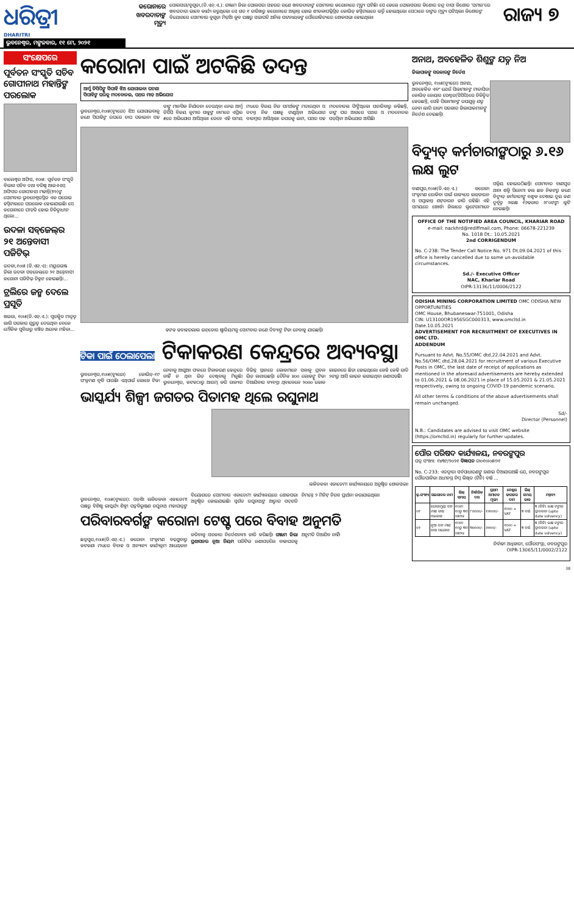ଧରିତ୍ରୀ
DHARITRI
ଭୁବନେଶ୍ୱର, ମଙ୍ଗଳବାର, ୧୧ ମେ, ୨୦୨୧
କରୋନାରେ ଖବରଦାତାଙ୍କ ମୃତ୍ୟୁ
ପୋଲସରା/ବୁଗୁଡ଼ା,(ଡି.ଏନ୍.ଏ.): ଗଞ୍ଜାମ ଜିଲା ପୋଲସରା ସହରର ଜଣେ ଖବରଦାତାଙ୍କ ସୋମବାର କରୋନାରେ ମୃତ୍ୟୁ ଘଟିଛି। ସେ ହେଲେ ପୋଲସରାର କିଶୋର ଚନ୍ଦ୍ର ଦାସ। କିଶୋର 'ସମାଜ'ରେ ଖବରଦାତା ଭାବେ କାର୍ଯ୍ୟ କରୁଥିଲେ। ସେ ଗତ ୧ ତାରିଖରୁ କରୋନାରେ ଆକ୍ରାନ୍ତ ହୋଇ ଶୀତଳାପଲ୍ଲିସ୍ଥିତ କୋଭିଡ୍ ହସ୍ପିଟାଲରେ ଭର୍ତ୍ତି ହୋଇଥିଲେ। ସେଠାରେ ତାଙ୍କର ମୃତ୍ୟୁ ଘଟିଥିଲା। କିଶୋରଙ୍କ ବିୟୋଗରେ ସୋମବାର ବୁଗୁଡ଼ା ମିଡ଼ିଆ କ୍ଲବ ପକ୍ଷରୁ ସଭାପତି ଅନିଲ ପଟ୍ଟନାୟକଙ୍କ ପୌରୋହିତ୍ୟରେ ଶୋକସଭା ହୋଇଥିଲା।
ରାଜ୍ୟ ୭
ସଂକ୍ଷେପରେ
ପୂର୍ବତନ ସଂସ୍କୃତି ସଚିବ ଗୋପୀନାଥ ମହାନ୍ତିଙ୍କ ପରଲୋକ
ବାଲେଶ୍ୱର ଅଫିସ, ୧୦।୫: ପୂର୍ବତନ ସଂସ୍କୃତି ବିଭାଗ ସଚିବ ତଥା ବରିଷ୍ଠ ଆଇଏଏସ୍ ଅଫିସର ଗୋପୀନାଥ ମହାନ୍ତି(୭୨)ଙ୍କ ସୋମବାର ଭୁବନେଶ୍ୱରସ୍ଥିତ ଏକ ଘରୋଇ ହସ୍ପିଟାଲରେ ପରଲୋକ ହୋଇଯାଇଛି। ସେ କରୋନାରେ ପୀଡ଼ିତ ହୋଇ ଚିକିତ୍ସାଧୀନ ଥିଲେ।...
ଉଦଳା ସବ୍‌ଜେଲ୍‌ର ୨୧ ଅନ୍ତେବାସୀ ପଜିଟିଭ୍
ଉଦଳା,୧୦।୫ (ଡି.ଏନ୍.ଏ): ମୟୂରଭଞ୍ଜ ଜିଲା ଉଦଳା ସବ୍‌ଜେଲ୍‌ରେ ୨୧ ଅନ୍ତେବାସୀ କରୋନା ପଜିଟିଭ୍ ଚିହ୍ନଟ ହୋଇଛନ୍ତି।...
ଟ୍ରଲିରେ ଜନ୍ମ ଦେଲେ ପ୍ରସୂତି
ଖଇରା, ୧୦।୫(ଡି.ଏନ୍.ଏ.): ସୁରକ୍ଷିତ ମାତୃତ୍ୱ ଲାଗି ସରକାର ଗୁରୁତ୍ୱ ଦେଉଥିବା ବେଳେ ମୌଳିକ ସୁବିଧାରୁ ବଞ୍ଚିତ ଅନେକ ମହିଳା...
କରୋନା ପାଇଁ ଅଟକିଛି ତଦନ୍ତ
ଆର୍ମ୍ଡ ଡିସିପିଙ୍କୁ ସିପାହି ଝିଅ ଯୋଗାଇବା ଘଟଣା
ସିପାହିଙ୍କ ଘରକୁ ମଦବୋତଲ, ପଥର ମାଡ଼ ଅଭିଯୋଗ
ଭୁବନେଶ୍ୱର,୧୦।୫(ବ୍ୟୁରୋ) ଝିଅ ଯୋଗାଇବାକୁ ଜଣେ ସିପାହିଙ୍କ ଉପରେ ଚାପ ପକାଇବା ସହ ତାଙ୍କୁ ମାନସିକ ନିର୍ଯାତନା ଦେଉଥିବା ନେଇ ଆର୍ମ୍ଡ ଡିସିପି ବିଜୟ କୁମାର ସାହୁଙ୍କ ନାମରେ ଏପ୍ରିଲ ୫ରେ ଅଭିଯୋଗ ଆସିଥିଲା। ତେବେ ଏହି ସମୟ ମଧ୍ୟରେ ବିଜୟ ନିଜ ସମର୍ଥକଙ୍କୁ ମଡାଉଥିବା ଓ ତଦନ୍ତ ନିଜ ପକ୍ଷକୁ ଟାଣୁଥିବା ଅଭିଯୋଗ ବାରମ୍ବାର ଆସିଥିଲା। ଉପରକୁ ଇଟା, ପଥର ସହ ମଦବୋତଲ ଫିଙ୍ଗିଥିଲେ। ପଚାରିବାରୁ କହିଛନ୍ତି, ତାଙ୍କ ଘର ଆଗରେ ପଥର ଓ ମଦବୋତଲ ପଡ଼ିଥିବା ଅଭିଯୋଗ ଆସିଛି।
କଟକ ଜବାହରଲାଲ ଇନ୍‌ଡୋର ଷ୍ଟାଡିୟମକୁ ସୋମବାର ଜଣେ ଦିବ୍ୟାଙ୍ଗ ଟିକା ନେବାକୁ ଯାଉଛନ୍ତି।
ଟିକା ପାଇଁ ଠେଲାପେଲା ଟିକାକରଣ କେନ୍ଦ୍ରରେ ଅବ୍ୟବସ୍ଥା
ଭୁବନେଶ୍ୱର,୧୦।୫(ବ୍ୟୁରୋ) କୋଭିଡ୍-୧୯ ସଂକ୍ରମଣ ବୃଦ୍ଧି ପାଉଛି। ଏଥିପାଇଁ ଲୋକେ ଟିକା ନେବାକୁ ଆଗୁଆ। ଫଳରେ ଟିକାକରଣ କେନ୍ଦ୍ରରେ ନାହିଁ ନ ଥିବା ଭିଡ଼ ଦେଖିବାକୁ ମିଳୁଛି। ଭୁବନେଶ୍ୱର, କଟକଠାରୁ ଆରମ୍ଭ କରି ରାଜ୍ୟର ବିଭିନ୍ନ ସ୍ଥାନରେ ଲୋକମାନେ ସକାଳୁ ପ୍ରବଳ ଭିଡ଼ ଲଗାଉଛନ୍ତି। ଦୈନିକ ୪୦୦ ଲୋକଙ୍କୁ ଟିକା ଦିଆଯିବାର ବ୍ୟବସ୍ଥା ଥିବାବେଳେ ୨୦୦୦ ଲୋକ ଲାଇନରେ ଛିଡ଼ା ହୋଇଥିଲେ। କେହି କେହି ରାତି ୨ଟାରୁ ଆସି ଲାଇନ ଲଗାଇଥିବା ଜଣାପଡ଼ିଛି।
ଭାସ୍କର୍ଯ୍ୟ ଶିଳ୍ପୀ ଜଗତର ପିତାମହ ଥିଲେ ରଘୁନାଥ
ଲଳିତକଳା ଏକାଡେମୀ କାର୍ଯ୍ୟାଳୟରେ ଅନୁଷ୍ଠିତ ଶୋକସଭା।
ଭୁବନେଶ୍ୱର, ୧୦।୫(ବ୍ୟୁରୋ): ଓଡ଼ିଶା ଲଳିତକଳା ଏକାଡେମୀ ପକ୍ଷରୁ ବିଶିଷ୍ଟ ଭାସ୍କର୍ଯ୍ୟ ଶିଳ୍ପୀ ପଦ୍ମବିଭୂଷଣ ରଘୁନାଥ ମହାପାତ୍ରଙ୍କ ବିୟୋଗରେ ସୋମବାର ଏକାଡେମୀ କାର୍ଯ୍ୟାଳୟରେ ଶୋକସଭା ଅନୁଷ୍ଠିତ ହୋଇଯାଇଛି। ସ୍ୱର୍ଗତ ରଘୁନାଥଙ୍କ ଆତ୍ମାର ସଦ୍‌ଗତି ନିମନ୍ତେ ୨ ମିନିଟ୍ ନିରବ ପ୍ରାର୍ଥନା କରାଯାଇଥିଲା।
ପରିବାରବର୍ଗଙ୍କ କରୋନା ଟେଷ୍ଟ ପରେ ବିବାହ ଅନୁମତି
ଛତ୍ରପୁର,୧୦।୫(ଡି.ଏନ୍.ଏ.) କରୋନା ସଂକ୍ରମଣ ବଢ଼ୁଥିବାରୁ କଟକଣା ମଧ୍ୟରେ ବିବାହ ଓ ଅନ୍ୟାନ୍ୟ କାର୍ଯ୍ୟକ୍ରମ ଆୟୋଜନ କରିବାକୁ ସରକାର ନିର୍ଦ୍ଦେଶନାମା ଜାରି କରିଛନ୍ତି। ଗଞ୍ଜାମ ଜିଲା ପ୍ରଶାସନର ନୂଆ ନିୟମ ପଜିଟିଭ ଜଣାପଡ଼ିଲେ ବାହାଘରକୁ ଅନୁମତି ଦିଆଯିବ ନାହିଁ।
ଅନାଥ, ଅବହେଳିତ ଶିଶୁଙ୍କ ଯତ୍ନ ନିଅ
ଜିଲାପାଳଙ୍କୁ ସରକାରଙ୍କ ନିର୍ଦ୍ଦେଶ
ଭୁବନେଶ୍ୱର, ୧୦।୫(ବ୍ୟୁରୋ) ଅନାଥ, ଅବହେଳିତ ଏବଂ ଯେଉଁ ପିଲାମାନଙ୍କ ମାତାପିତା କୋଭିଡ୍ କେୟାର ସେଣ୍ଟର(ସିସିସି)ରେ ଚିକିତ୍ସିତ ହେଉଛନ୍ତି, ସେହି ପିଲାମାନଙ୍କ ଉପଯୁକ୍ତ ଯତ୍ନ ନେବା ଲାଗି ରାଜ୍ୟ ସରକାର ଜିଲାପାଳମାନଙ୍କୁ ନିର୍ଦ୍ଦେଶ ଦେଇଛନ୍ତି।
ବିଦ୍ୟୁତ୍ କର୍ମଚାରୀଙ୍କଠାରୁ ୬.୧୬ ଲକ୍ଷ ଲୁଟ
ବାଣପୁର,୧୦।୫(ଡି.ଏନ୍.ଏ.) କରୋନା ସଂକ୍ରମଣ ରୋକିବା ପାଇଁ ରାଜ୍ୟରେ ଲକ୍‌ଡାଉନ ଓ ସପ୍ତାହାନ୍ତ ଶଟ୍‌ଡାଉନ ଜାରି ରହିଛି। ଏହି ସମୟରେ ଖୋର୍ଦ୍ଧା ଜିଲାରେ ଲୁଟେରାମାନେ ସକ୍ରିୟ ହୋଇଉଠିଛନ୍ତି। ସୋମବାର ବାଣପୁର ଥାନା ଶକ୍ତି ସିନେମା ହଲ ଛକ ନିକଟରୁ ଜଣେ ବିଦ୍ୟୁତ୍ କର୍ମଚାରୀଙ୍କୁ ବନ୍ଧୁକ ଦେଖାଇ ଦୁଇ ଜଣ ଦୁର୍ବୃତ୍ତ ୬ଲକ୍ଷ ୧୬ହଜାର ୬୮୦ଟଙ୍କା ଲୁଟି ନେଇଛନ୍ତି।
OFFICE OF THE NOTIFIED AREA COUNCIL, KHARIAR ROAD
e-mail: nackhrd@rediffmail.com, Phone: 06678-221239
No. 1018 Dt.: 10.05.2021
2nd CORRIGENDUM
No. C-238: The Tender Call Notice No. 971 Dt.09.04.2021 of this office is hereby cancelled due to some un-avoidable circumstances.
Sd./- Executive Officer
NAC, Khariar Road
OIPR-13136/11/0006/2122
ODISHA MINING CORPORATION LIMITED OMC ODISHA NEW OPPORTUNITIES
OMC House, Bhubaneswar-751001, Odisha
CIN: U13100OR1956SGC000313, www.omcltd.in
Date.10.05.2021
ADVERTISEMENT FOR RECRUITMENT OF EXECUTIVES IN OMC LTD.
ADDENDUM
Pursuant to Advt. No.55/OMC dtd.22.04.2021 and Advt. No.56/OMC dtd.28.04.2021 for recruitment of various Executive Posts in OMC, the last date of receipt of applications as mentioned in the aforesaid advertisements are hereby extended to 01.06.2021 & 08.06.2021 in place of 15.05.2021 & 21.05.2021 respectively, owing to ongoing COVID-19 pandemic scenario.
All other terms & conditions of the above advertisements shall remain unchanged.
Sd/-
Director (Personnel)
N.B.: Candidates are advised to visit OMC website (https://omcltd.in) regularly for further updates.
ପୌର ପରିଷଦ କାର୍ଯ୍ୟାଳୟ, ନବରଙ୍ଗପୁର
ପତ୍ର ସଂଖ୍ୟା: ୧୪୩୯/୨୦୨୧ ବିଜ୍ଞାପନ ତା୦୧୦।୦୫।୨୧
No. C-233: ଏତଦ୍ୱାରା ସର୍ବସାଧାରଣଙ୍କୁ ଜଣାଇ ଦିଆଯାଉଅଛି ଯେ, ନବରଙ୍ଗପୁର ପୌରପାଳିକା ଅଧୀନସ୍ଥ ନିମ୍ନ ଲିଖିତ (ଟିନି) ବର୍ଷ ...
| କ୍ର.ସଂଖ୍ୟା | ସଇରାତର ନାମ | ଲିଜ୍ ସମୟ | ନିର୍ଦ୍ଧାରିତ ଦର | ପ୍ରଥମ ଅମାନତ ମୂଲ୍ୟ | ଟେଣ୍ଡର କାଗଜର ଦାମ | ଲିଜ୍ ସମୟ କାଳ | ମନ୍ତବ୍ୟ |
| --- | --- | --- | --- | --- | --- | --- | --- |
| ୦୧ | ଗୋରାମୁଣ୍ଡା ବନ୍ଧ ମାଛ ଚାଷ ସଇରାତ | ୧୦।୬।୧୦ରୁ ୩୧।୦୫।୨୪ | ୮୦୦୦୦/- | ୧୬୦୦୦/- | ୧୦୦୦ + VAT | ୩ ବର୍ଷ | ୩ (ତିନି) ଲକ୍ଷ ଟଙ୍କାର ଦ୍ରାବକତା (upto date solvency) |
| ୦୨ | ନୂଆ ବନ୍ଧ ମାଛ ଚାଷ ସଇରାତ | ୧୦।୬।୧୦ରୁ ୩୧।୦୫।୨୪ | ୩୦୦୦୦/- | ୬୦୦୦/- | ୧୦୦୦ + VAT | ୩ ବର୍ଷ | ୩ (ତିନି) ଲକ୍ଷ ଟଙ୍କାର ଦ୍ରାବକତା (upto date solvency) |
ନିର୍ବାହୀ ଅଧିକାରୀ, ପୌରସଂସ୍ଥା, ନବରଙ୍ଗପୁର
OIPR-13065/11/0002/2122
38